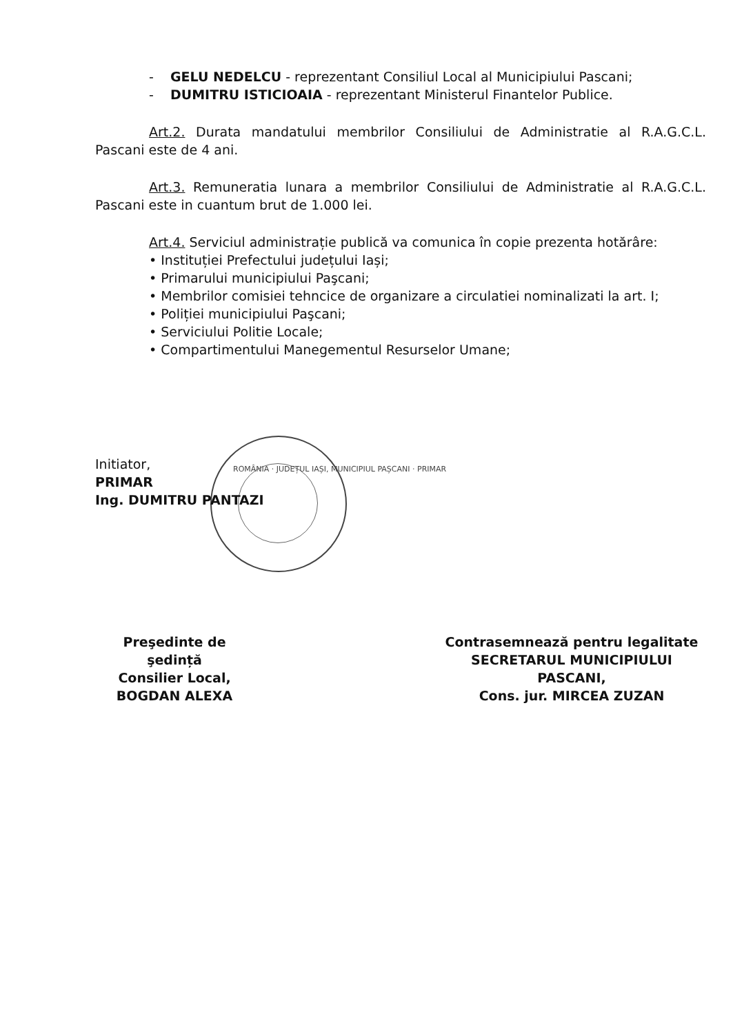- GELU NEDELCU - reprezentant Consiliul Local al Municipiului Pascani;
- DUMITRU ISTICIOAIA - reprezentant Ministerul Finantelor Publice.
Art.2. Durata mandatului membrilor Consiliului de Administratie al R.A.G.C.L. Pascani este de 4 ani.
Art.3. Remuneratia lunara a membrilor Consiliului de Administratie al R.A.G.C.L. Pascani este in cuantum brut de 1.000 lei.
Art.4. Serviciul administrație publică va comunica în copie prezenta hotărâre:
• Instituției Prefectului județului Iași;
• Primarului municipiului Paşcani;
• Membrilor comisiei tehncice de organizare a circulatiei nominalizati la art. I;
• Poliției municipiului Paşcani;
• Serviciului Politie Locale;
• Compartimentului Manegementul Resurselor Umane;
Initiator,
PRIMAR
Ing. DUMITRU PANTAZI
ROMÂNIA · JUDEȚUL IAȘI, MUNICIPIUL PAȘCANI · PRIMAR
Preşedinte de şedință
Consilier Local,
BOGDAN ALEXA
Contrasemnează pentru legalitate
SECRETARUL MUNICIPIULUI PASCANI,
Cons. jur. MIRCEA ZUZAN